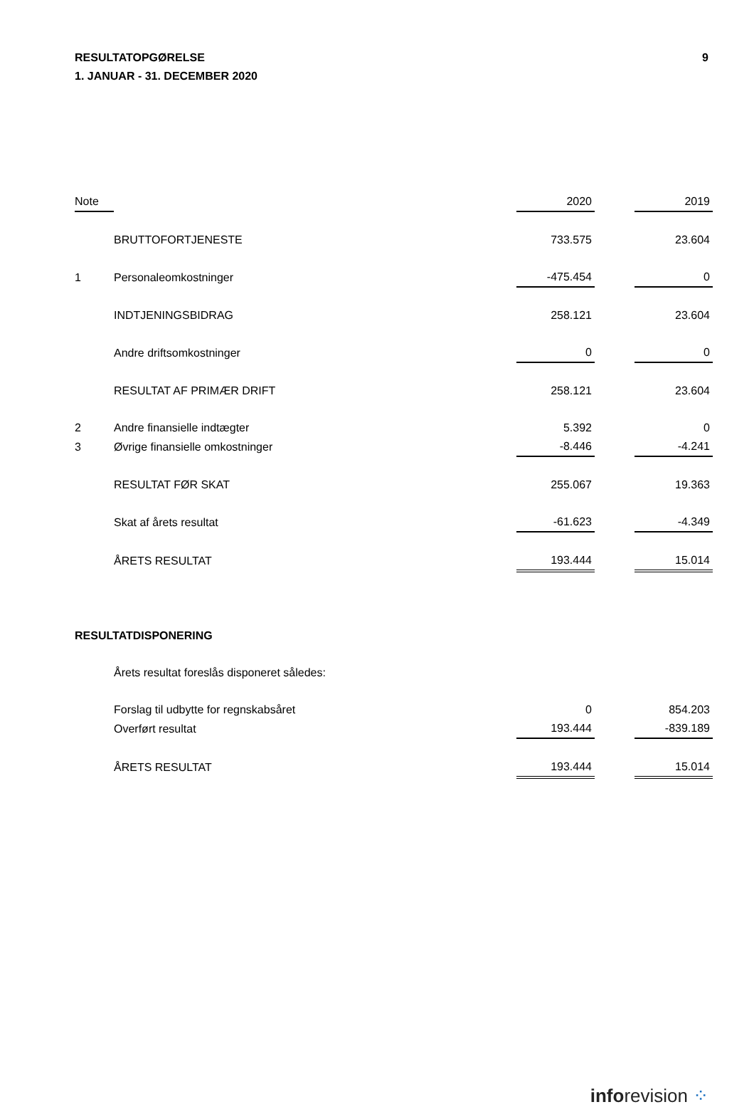RESULTATOPGØRELSE
1. JANUAR - 31. DECEMBER 2020
9
| Note | | 2020 | | 2019 |
| --- | --- | --- | --- | --- |
| | BRUTTOFORTJENESTE | 733.575 | | 23.604 |
| 1 | Personaleomkostninger | -475.454 | | 0 |
| | INDTJENINGSBIDRAG | 258.121 | | 23.604 |
| | Andre driftsomkostninger | 0 | | 0 |
| | RESULTAT AF PRIMÆR DRIFT | 258.121 | | 23.604 |
| 2 | Andre finansielle indtægter | 5.392 | | 0 |
| 3 | Øvrige finansielle omkostninger | -8.446 | | -4.241 |
| | RESULTAT FØR SKAT | 255.067 | | 19.363 |
| | Skat af årets resultat | -61.623 | | -4.349 |
| | ÅRETS RESULTAT | 193.444 | | 15.014 |
RESULTATDISPONERING
| | Årets resultat foreslås disponeret således: | | | |
| | Forslag til udbytte for regnskabsåret | 0 | | 854.203 |
| | Overført resultat | 193.444 | | -839.189 |
| | ÅRETS RESULTAT | 193.444 | | 15.014 |
inforevision ⁘